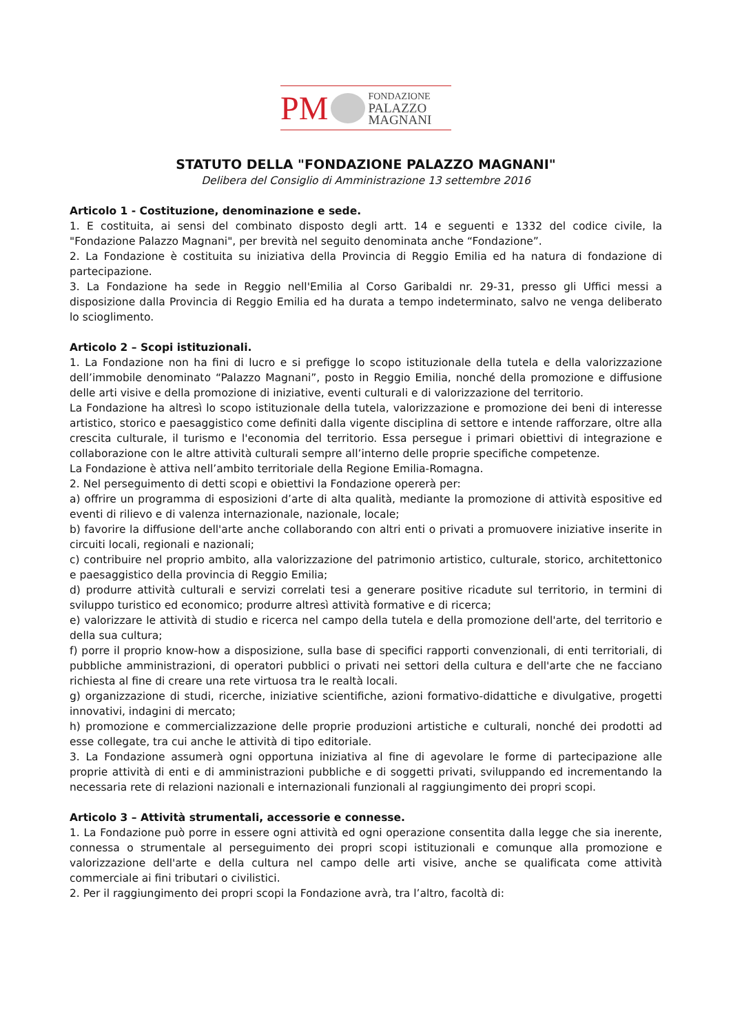PM
FONDAZIONE
PALAZZO
MAGNANI
STATUTO DELLA "FONDAZIONE PALAZZO MAGNANI"
Delibera del Consiglio di Amministrazione 13 settembre 2016
Articolo 1 - Costituzione, denominazione e sede.
1. E costituita, ai sensi del combinato disposto degli artt. 14 e seguenti e 1332 del codice civile, la "Fondazione Palazzo Magnani", per brevità nel seguito denominata anche “Fondazione”.
2. La Fondazione è costituita su iniziativa della Provincia di Reggio Emilia ed ha natura di fondazione di partecipazione.
3. La Fondazione ha sede in Reggio nell'Emilia al Corso Garibaldi nr. 29-31, presso gli Uffici messi a disposizione dalla Provincia di Reggio Emilia ed ha durata a tempo indeterminato, salvo ne venga deliberato lo scioglimento.
Articolo 2 – Scopi istituzionali.
1. La Fondazione non ha fini di lucro e si prefigge lo scopo istituzionale della tutela e della valorizzazione dell’immobile denominato “Palazzo Magnani”, posto in Reggio Emilia, nonché della promozione e diffusione delle arti visive e della promozione di iniziative, eventi culturali e di valorizzazione del territorio.
La Fondazione ha altresì lo scopo istituzionale della tutela, valorizzazione e promozione dei beni di interesse artistico, storico e paesaggistico come definiti dalla vigente disciplina di settore e intende rafforzare, oltre alla crescita culturale, il turismo e l'economia del territorio. Essa persegue i primari obiettivi di integrazione e collaborazione con le altre attività culturali sempre all’interno delle proprie specifiche competenze.
La Fondazione è attiva nell’ambito territoriale della Regione Emilia-Romagna.
2. Nel perseguimento di detti scopi e obiettivi la Fondazione opererà per:
a) offrire un programma di esposizioni d’arte di alta qualità, mediante la promozione di attività espositive ed eventi di rilievo e di valenza internazionale, nazionale, locale;
b) favorire la diffusione dell'arte anche collaborando con altri enti o privati a promuovere iniziative inserite in circuiti locali, regionali e nazionali;
c) contribuire nel proprio ambito, alla valorizzazione del patrimonio artistico, culturale, storico, architettonico e paesaggistico della provincia di Reggio Emilia;
d) produrre attività culturali e servizi correlati tesi a generare positive ricadute sul territorio, in termini di sviluppo turistico ed economico; produrre altresì attività formative e di ricerca;
e) valorizzare le attività di studio e ricerca nel campo della tutela e della promozione dell'arte, del territorio e della sua cultura;
f) porre il proprio know-how a disposizione, sulla base di specifici rapporti convenzionali, di enti territoriali, di pubbliche amministrazioni, di operatori pubblici o privati nei settori della cultura e dell'arte che ne facciano richiesta al fine di creare una rete virtuosa tra le realtà locali.
g) organizzazione di studi, ricerche, iniziative scientifiche, azioni formativo-didattiche e divulgative, progetti innovativi, indagini di mercato;
h) promozione e commercializzazione delle proprie produzioni artistiche e culturali, nonché dei prodotti ad esse collegate, tra cui anche le attività di tipo editoriale.
3. La Fondazione assumerà ogni opportuna iniziativa al fine di agevolare le forme di partecipazione alle proprie attività di enti e di amministrazioni pubbliche e di soggetti privati, sviluppando ed incrementando la necessaria rete di relazioni nazionali e internazionali funzionali al raggiungimento dei propri scopi.
Articolo 3 – Attività strumentali, accessorie e connesse.
1. La Fondazione può porre in essere ogni attività ed ogni operazione consentita dalla legge che sia inerente, connessa o strumentale al perseguimento dei propri scopi istituzionali e comunque alla promozione e valorizzazione dell'arte e della cultura nel campo delle arti visive, anche se qualificata come attività commerciale ai fini tributari o civilistici.
2. Per il raggiungimento dei propri scopi la Fondazione avrà, tra l’altro, facoltà di: